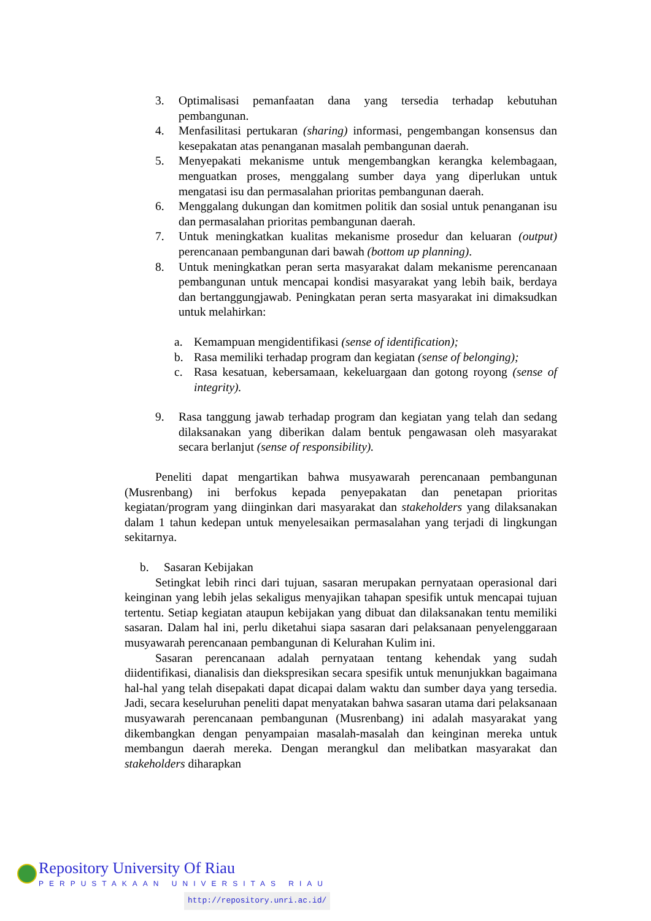3. Optimalisasi pemanfaatan dana yang tersedia terhadap kebutuhan pembangunan.
4. Menfasilitasi pertukaran (sharing) informasi, pengembangan konsensus dan kesepakatan atas penanganan masalah pembangunan daerah.
5. Menyepakati mekanisme untuk mengembangkan kerangka kelembagaan, menguatkan proses, menggalang sumber daya yang diperlukan untuk mengatasi isu dan permasalahan prioritas pembangunan daerah.
6. Menggalang dukungan dan komitmen politik dan sosial untuk penanganan isu dan permasalahan prioritas pembangunan daerah.
7. Untuk meningkatkan kualitas mekanisme prosedur dan keluaran (output) perencanaan pembangunan dari bawah (bottom up planning).
8. Untuk meningkatkan peran serta masyarakat dalam mekanisme perencanaan pembangunan untuk mencapai kondisi masyarakat yang lebih baik, berdaya dan bertanggungjawab. Peningkatan peran serta masyarakat ini dimaksudkan untuk melahirkan:
a. Kemampuan mengidentifikasi (sense of identification);
b. Rasa memiliki terhadap program dan kegiatan (sense of belonging);
c. Rasa kesatuan, kebersamaan, kekeluargaan dan gotong royong (sense of integrity).
9. Rasa tanggung jawab terhadap program dan kegiatan yang telah dan sedang dilaksanakan yang diberikan dalam bentuk pengawasan oleh masyarakat secara berlanjut (sense of responsibility).
Peneliti dapat mengartikan bahwa musyawarah perencanaan pembangunan (Musrenbang) ini berfokus kepada penyepakatan dan penetapan prioritas kegiatan/program yang diinginkan dari masyarakat dan stakeholders yang dilaksanakan dalam 1 tahun kedepan untuk menyelesaikan permasalahan yang terjadi di lingkungan sekitarnya.
b. Sasaran Kebijakan
Setingkat lebih rinci dari tujuan, sasaran merupakan pernyataan operasional dari keinginan yang lebih jelas sekaligus menyajikan tahapan spesifik untuk mencapai tujuan tertentu. Setiap kegiatan ataupun kebijakan yang dibuat dan dilaksanakan tentu memiliki sasaran. Dalam hal ini, perlu diketahui siapa sasaran dari pelaksanaan penyelenggaraan musyawarah perencanaan pembangunan di Kelurahan Kulim ini.
Sasaran perencanaan adalah pernyataan tentang kehendak yang sudah diidentifikasi, dianalisis dan diekspresikan secara spesifik untuk menunjukkan bagaimana hal-hal yang telah disepakati dapat dicapai dalam waktu dan sumber daya yang tersedia. Jadi, secara keseluruhan peneliti dapat menyatakan bahwa sasaran utama dari pelaksanaan musyawarah perencanaan pembangunan (Musrenbang) ini adalah masyarakat yang dikembangkan dengan penyampaian masalah-masalah dan keinginan mereka untuk membangun daerah mereka. Dengan merangkul dan melibatkan masyarakat dan stakeholders diharapkan
Repository University Of Riau
PERPUSTAKAAN UNIVERSITAS RIAU
http://repository.unri.ac.id/